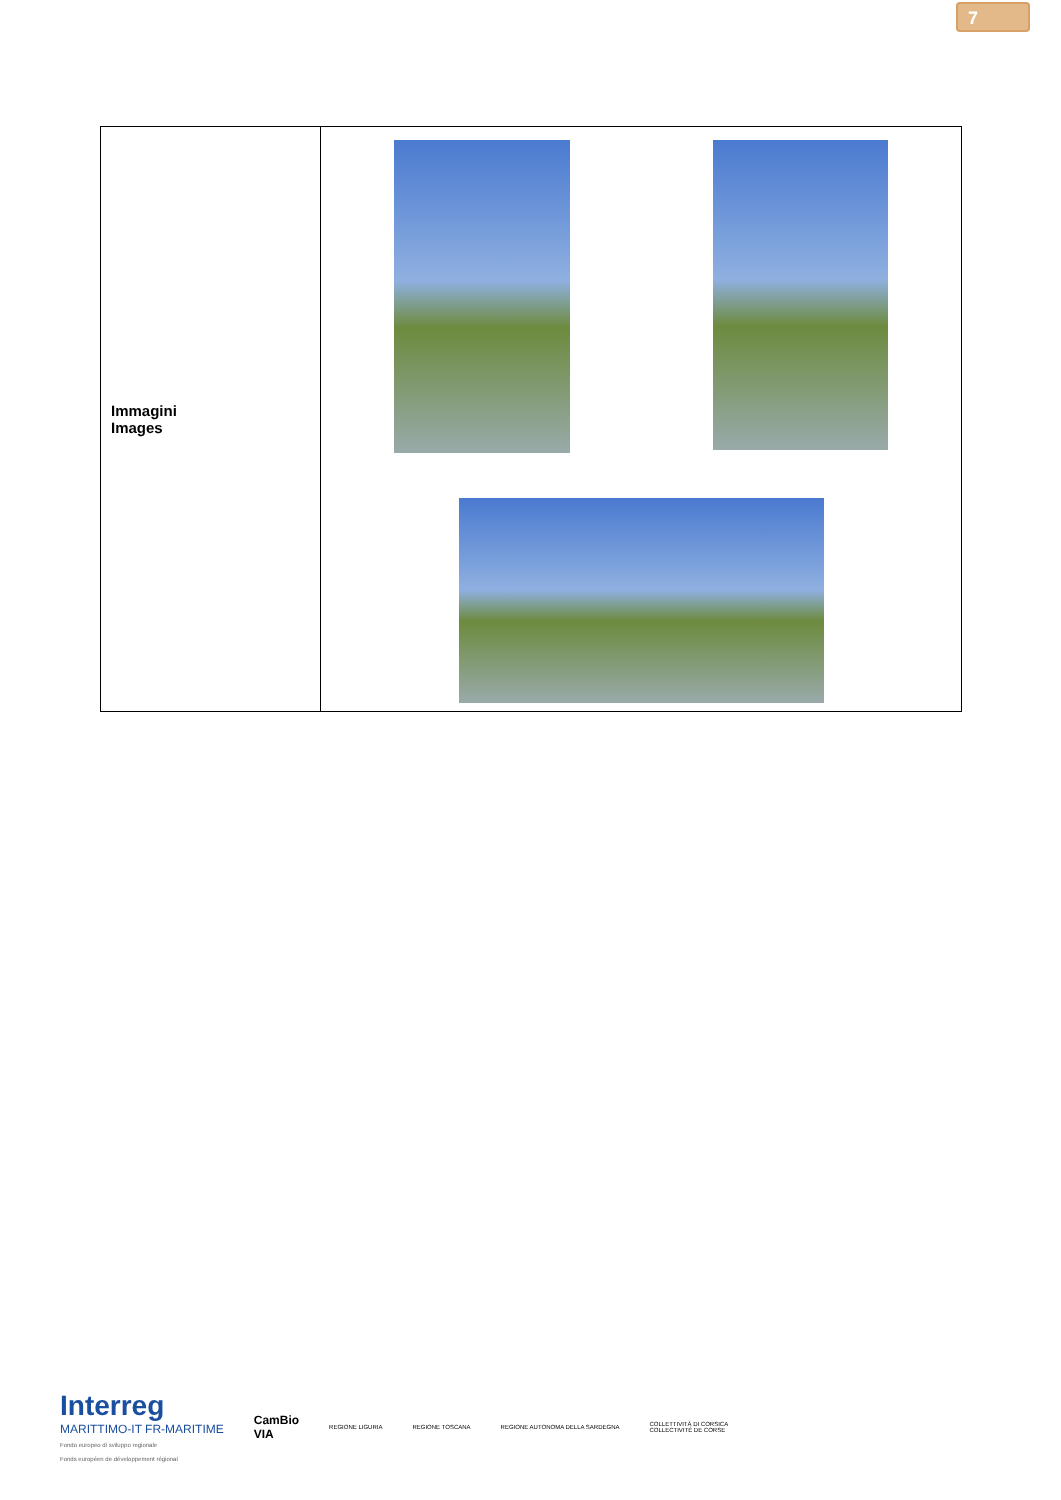7
| Immagini Images | |
Interreg
MARITTIMO-IT FR-MARITIME
Fondo europeo di sviluppo regionale
Fonds européen de développement régional
CamBio
VIA
REGIONE LIGURIA REGIONE TOSCANA
REGIONE AUTONOMA DELLA SARDEGNA
COLLETTIVITÀ DI CORSICA
COLLECTIVITÉ DE CORSE